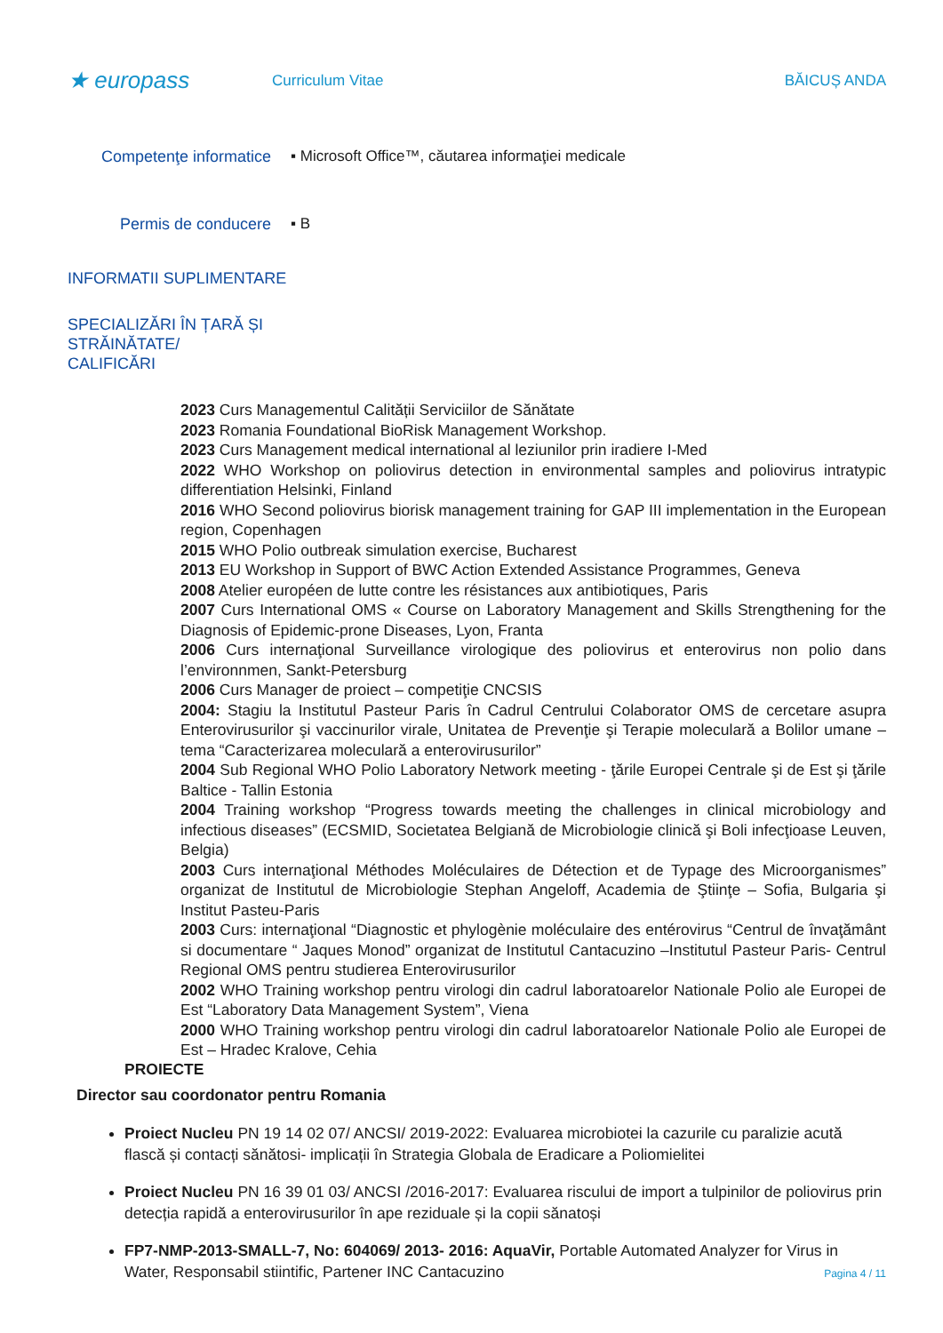★ europass
Curriculum Vitae BĂICUȘ ANDA
Competenţe informatice ▪ Microsoft Office™, căutarea informaţiei medicale
Permis de conducere ▪ B
INFORMATII SUPLIMENTARE
SPECIALIZĂRI ÎN ȚARĂ ȘI
STRĂINĂTATE/
CALIFICĂRI
2023 Curs Managementul Calității Serviciilor de Sănătate
2023 Romania Foundational BioRisk Management Workshop.
2023 Curs Management medical international al leziunilor prin iradiere I-Med
2022 WHO Workshop on poliovirus detection in environmental samples and poliovirus intratypic differentiation Helsinki, Finland
2016 WHO Second poliovirus biorisk management training for GAP III implementation in the European region, Copenhagen
2015 WHO Polio outbreak simulation exercise, Bucharest
2013 EU Workshop in Support of BWC Action Extended Assistance Programmes, Geneva
2008 Atelier européen de lutte contre les résistances aux antibiotiques, Paris
2007 Curs International OMS « Course on Laboratory Management and Skills Strengthening for the Diagnosis of Epidemic-prone Diseases, Lyon, Franta
2006 Curs internaţional Surveillance virologique des poliovirus et enterovirus non polio dans l’environnmen, Sankt-Petersburg
2006 Curs Manager de proiect – competiţie CNCSIS
2004: Stagiu la Institutul Pasteur Paris în Cadrul Centrului Colaborator OMS de cercetare asupra Enterovirusurilor şi vaccinurilor virale, Unitatea de Prevenţie şi Terapie moleculară a Bolilor umane – tema “Caracterizarea moleculară a enterovirusurilor”
2004 Sub Regional WHO Polio Laboratory Network meeting - ţările Europei Centrale şi de Est şi ţările Baltice - Tallin Estonia
2004 Training workshop “Progress towards meeting the challenges in clinical microbiology and infectious diseases” (ECSMID, Societatea Belgiană de Microbiologie clinică şi Boli infecţioase Leuven, Belgia)
2003 Curs internaţional Méthodes Moléculaires de Détection et de Typage des Microorganismes” organizat de Institutul de Microbiologie Stephan Angeloff, Academia de Ştiinţe – Sofia, Bulgaria şi Institut Pasteu-Paris
2003 Curs: internaţional “Diagnostic et phylogènie moléculaire des entérovirus “Centrul de învaţământ si documentare “ Jaques Monod” organizat de Institutul Cantacuzino –Institutul Pasteur Paris- Centrul Regional OMS pentru studierea Enterovirusurilor
2002 WHO Training workshop pentru virologi din cadrul laboratoarelor Nationale Polio ale Europei de Est “Laboratory Data Management System”, Viena
2000 WHO Training workshop pentru virologi din cadrul laboratoarelor Nationale Polio ale Europei de Est – Hradec Kralove, Cehia
PROIECTE
Director sau coordonator pentru Romania
Proiect Nucleu PN 19 14 02 07/ ANCSI/ 2019-2022: Evaluarea microbiotei la cazurile cu paralizie acută flască și contacți sănătosi- implicații în Strategia Globala de Eradicare a Poliomielitei
Proiect Nucleu PN 16 39 01 03/ ANCSI /2016-2017: Evaluarea riscului de import a tulpinilor de poliovirus prin detecția rapidă a enterovirusurilor în ape reziduale și la copii sănatoși
FP7-NMP-2013-SMALL-7, No: 604069/ 2013- 2016: AquaVir, Portable Automated Analyzer for Virus in Water, Responsabil stiintific, Partener INC Cantacuzino
Pagina 4 / 11